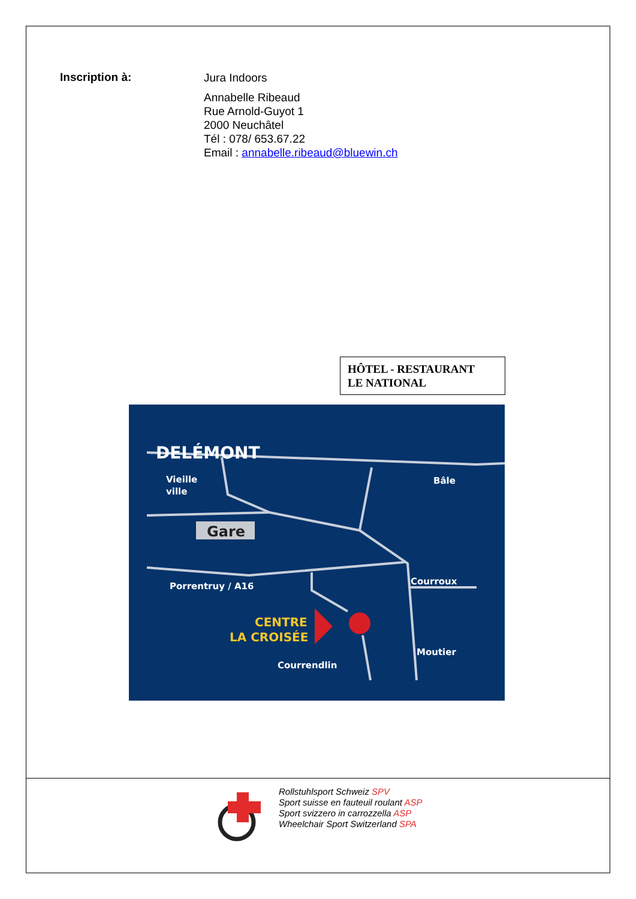Inscription à:
Jura Indoors
Annabelle Ribeaud
Rue Arnold-Guyot 1
2000 Neuchâtel
Tél : 078/ 653.67.22
Email : annabelle.ribeaud@bluewin.ch
HÔTEL - RESTAURANT
LE NATIONAL
DELÉMONT
Vieille
ville
Bâle
Gare
Courroux
Porrentruy / A16
Courrendlin
Moutier
CENTRE
LA CROISÉE
Gare
Rollstuhlsport Schweiz SPV
Sport suisse en fauteuil roulant ASP
Sport svizzero in carrozzella ASP
Wheelchair Sport Switzerland SPA